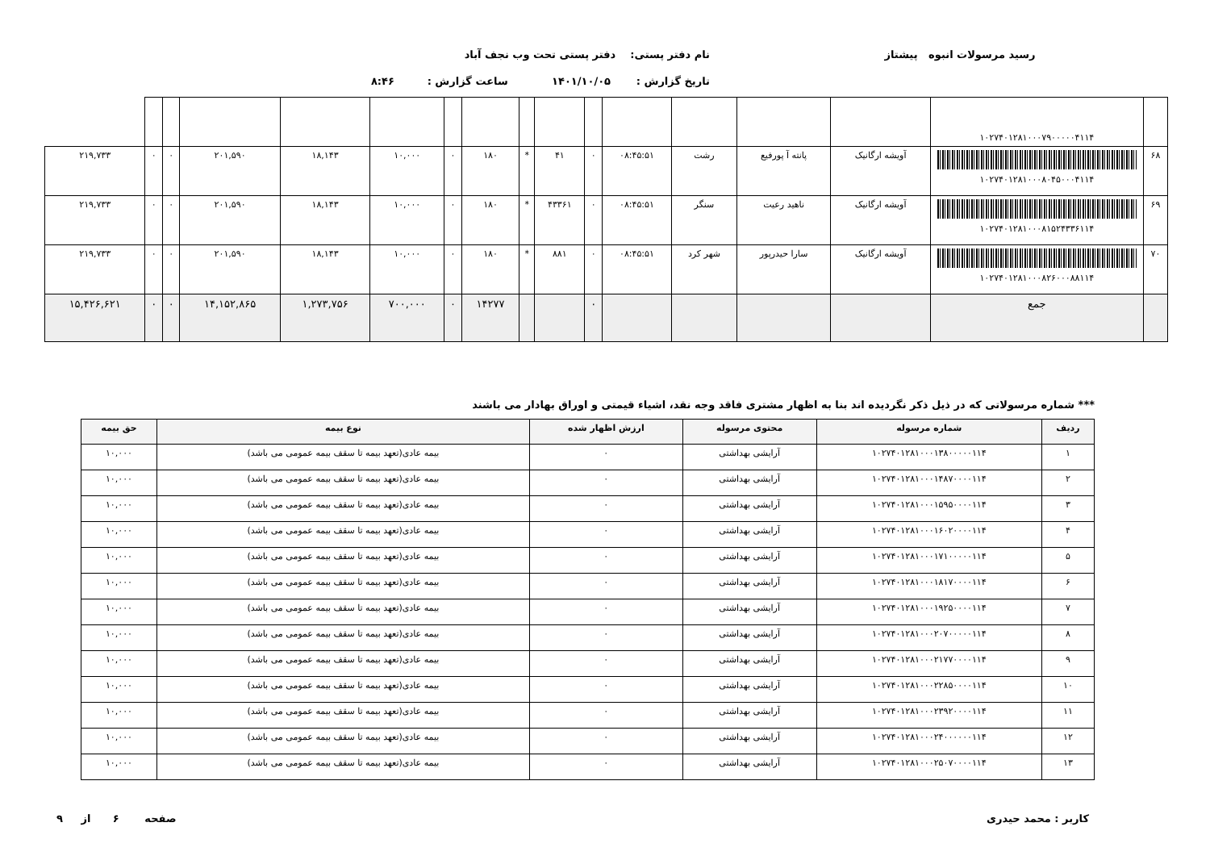رسید مرسولات انبوه پیشتاز نام دفتر پستی: دفتر پستی تحت وب نجف آباد
تاریخ گزارش : ۱۴۰۱/۱۰/۰۵ ساعت گزارش : ۸:۴۶
| | ۱۰۲۷۴۰۱۲۸۱۰۰۰۷۹۰۰۰۰۰۴۱۱۴ | | | | | | | | | | | | | | | |
| ۶۸ | ۱۰۲۷۴۰۱۲۸۱۰۰۰۸۰۴۵۰۰۰۴۱۱۴ | آویشه ارگانیک | پانته آ پورفیع | رشت | ۰۸:۴۵:۵۱ | ۰ | ۴۱ | * | ۱۸۰ | ۰ | ۱۰,۰۰۰ | ۱۸,۱۴۳ | ۲۰۱,۵۹۰ | ۰ | ۰ | ۲۱۹,۷۳۳ |
| ۶۹ | ۱۰۲۷۴۰۱۲۸۱۰۰۰۸۱۵۲۴۳۳۶۱۱۴ | آویشه ارگانیک | ناهید رعیت | سنگر | ۰۸:۴۵:۵۱ | ۰ | ۴۳۳۶۱ | * | ۱۸۰ | ۰ | ۱۰,۰۰۰ | ۱۸,۱۴۳ | ۲۰۱,۵۹۰ | ۰ | ۰ | ۲۱۹,۷۳۳ |
| ۷۰ | ۱۰۲۷۴۰۱۲۸۱۰۰۰۸۲۶۰۰۰۸۸۱۱۴ | آویشه ارگانیک | سارا حیدرپور | شهر کرد | ۰۸:۴۵:۵۱ | ۰ | ۸۸۱ | * | ۱۸۰ | ۰ | ۱۰,۰۰۰ | ۱۸,۱۴۳ | ۲۰۱,۵۹۰ | ۰ | ۰ | ۲۱۹,۷۳۳ |
| | جمع | | | | | ۰ | | | ۱۴۲۷۷ | ۰ | ۷۰۰,۰۰۰ | ۱,۲۷۳,۷۵۶ | ۱۴,۱۵۲,۸۶۵ | ۰ | ۰ | ۱۵,۴۲۶,۶۲۱ |
*** شماره مرسولاتی که در ذیل ذکر نگردیده اند بنا به اظهار مشتری فاقد وجه نقد، اشیاء قیمتی و اوراق بهادار می باشند
| ردیف | شماره مرسوله | محتوی مرسوله | ارزش اظهار شده | نوع بیمه | حق بیمه |
| --- | --- | --- | --- | --- | --- |
| ۱ | ۱۰۲۷۴۰۱۲۸۱۰۰۰۱۳۸۰۰۰۰۰۱۱۴ | آرایشی بهداشتی | ۰ | بیمه عادی(تعهد بیمه تا سقف بیمه عمومی می باشد) | ۱۰,۰۰۰ |
| ۲ | ۱۰۲۷۴۰۱۲۸۱۰۰۰۱۴۸۷۰۰۰۰۱۱۴ | آرایشی بهداشتی | ۰ | بیمه عادی(تعهد بیمه تا سقف بیمه عمومی می باشد) | ۱۰,۰۰۰ |
| ۳ | ۱۰۲۷۴۰۱۲۸۱۰۰۰۱۵۹۵۰۰۰۰۱۱۴ | آرایشی بهداشتی | ۰ | بیمه عادی(تعهد بیمه تا سقف بیمه عمومی می باشد) | ۱۰,۰۰۰ |
| ۴ | ۱۰۲۷۴۰۱۲۸۱۰۰۰۱۶۰۲۰۰۰۰۱۱۴ | آرایشی بهداشتی | ۰ | بیمه عادی(تعهد بیمه تا سقف بیمه عمومی می باشد) | ۱۰,۰۰۰ |
| ۵ | ۱۰۲۷۴۰۱۲۸۱۰۰۰۱۷۱۰۰۰۰۰۱۱۴ | آرایشی بهداشتی | ۰ | بیمه عادی(تعهد بیمه تا سقف بیمه عمومی می باشد) | ۱۰,۰۰۰ |
| ۶ | ۱۰۲۷۴۰۱۲۸۱۰۰۰۱۸۱۷۰۰۰۰۱۱۴ | آرایشی بهداشتی | ۰ | بیمه عادی(تعهد بیمه تا سقف بیمه عمومی می باشد) | ۱۰,۰۰۰ |
| ۷ | ۱۰۲۷۴۰۱۲۸۱۰۰۰۱۹۲۵۰۰۰۰۱۱۴ | آرایشی بهداشتی | ۰ | بیمه عادی(تعهد بیمه تا سقف بیمه عمومی می باشد) | ۱۰,۰۰۰ |
| ۸ | ۱۰۲۷۴۰۱۲۸۱۰۰۰۲۰۷۰۰۰۰۰۱۱۴ | آرایشی بهداشتی | ۰ | بیمه عادی(تعهد بیمه تا سقف بیمه عمومی می باشد) | ۱۰,۰۰۰ |
| ۹ | ۱۰۲۷۴۰۱۲۸۱۰۰۰۲۱۷۷۰۰۰۰۱۱۴ | آرایشی بهداشتی | ۰ | بیمه عادی(تعهد بیمه تا سقف بیمه عمومی می باشد) | ۱۰,۰۰۰ |
| ۱۰ | ۱۰۲۷۴۰۱۲۸۱۰۰۰۲۲۸۵۰۰۰۰۱۱۴ | آرایشی بهداشتی | ۰ | بیمه عادی(تعهد بیمه تا سقف بیمه عمومی می باشد) | ۱۰,۰۰۰ |
| ۱۱ | ۱۰۲۷۴۰۱۲۸۱۰۰۰۲۳۹۲۰۰۰۰۱۱۴ | آرایشی بهداشتی | ۰ | بیمه عادی(تعهد بیمه تا سقف بیمه عمومی می باشد) | ۱۰,۰۰۰ |
| ۱۲ | ۱۰۲۷۴۰۱۲۸۱۰۰۰۲۴۰۰۰۰۰۰۱۱۴ | آرایشی بهداشتی | ۰ | بیمه عادی(تعهد بیمه تا سقف بیمه عمومی می باشد) | ۱۰,۰۰۰ |
| ۱۳ | ۱۰۲۷۴۰۱۲۸۱۰۰۰۲۵۰۷۰۰۰۰۱۱۴ | آرایشی بهداشتی | ۰ | بیمه عادی(تعهد بیمه تا سقف بیمه عمومی می باشد) | ۱۰,۰۰۰ |
کاربر : محمد حیدری صفحه ۶ از ۹